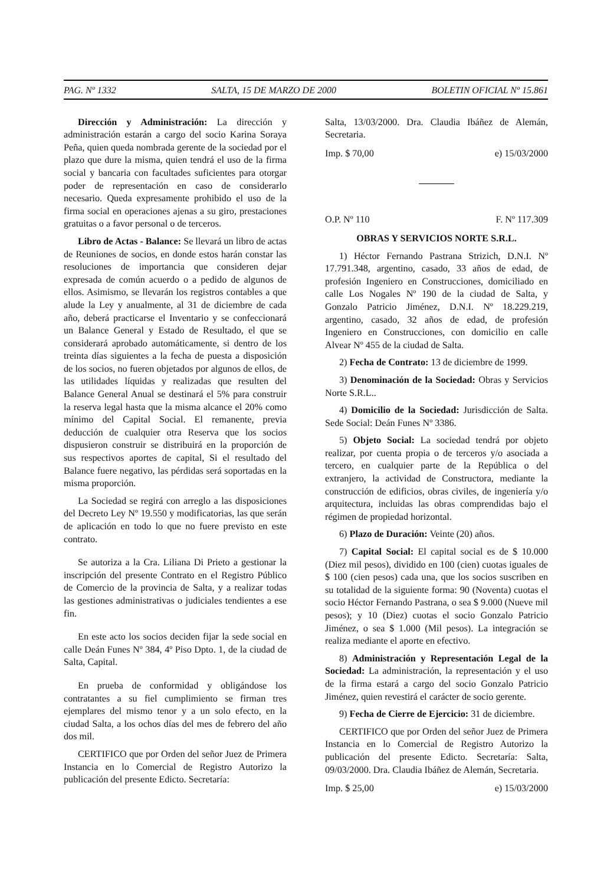PAG. Nº 1332 SALTA, 15 DE MARZO DE 2000 BOLETIN OFICIAL Nº 15.861
Dirección y Administración: La dirección y administración estarán a cargo del socio Karina Soraya Peña, quien queda nombrada gerente de la sociedad por el plazo que dure la misma, quien tendrá el uso de la firma social y bancaria con facultades suficientes para otorgar poder de representación en caso de considerarlo necesario. Queda expresamente prohibido el uso de la firma social en operaciones ajenas a su giro, prestaciones gratuitas o a favor personal o de terceros.
Libro de Actas - Balance: Se llevará un libro de actas de Reuniones de socios, en donde estos harán constar las resoluciones de importancia que consideren dejar expresada de común acuerdo o a pedido de algunos de ellos. Asimismo, se llevarán los registros contables a que alude la Ley y anualmente, al 31 de diciembre de cada año, deberá practicarse el Inventario y se confeccionará un Balance General y Estado de Resultado, el que se considerará aprobado automáticamente, si dentro de los treinta días siguientes a la fecha de puesta a disposición de los socios, no fueren objetados por algunos de ellos, de las utilidades líquidas y realizadas que resulten del Balance General Anual se destinará el 5% para construir la reserva legal hasta que la misma alcance el 20% como mínimo del Capital Social. El remanente, previa deducción de cualquier otra Reserva que los socios dispusieron construir se distribuirá en la proporción de sus respectivos aportes de capital, Si el resultado del Balance fuere negativo, las pérdidas será soportadas en la misma proporción.
La Sociedad se regirá con arreglo a las disposiciones del Decreto Ley Nº 19.550 y modificatorias, las que serán de aplicación en todo lo que no fuere previsto en este contrato.
Se autoriza a la Cra. Liliana Di Prieto a gestionar la inscripción del presente Contrato en el Registro Público de Comercio de la provincia de Salta, y a realizar todas las gestiones administrativas o judiciales tendientes a ese fin.
En este acto los socios deciden fijar la sede social en calle Deán Funes Nº 384, 4º Piso Dpto. 1, de la ciudad de Salta, Capital.
En prueba de conformidad y obligándose los contratantes a su fiel cumplimiento se firman tres ejemplares del mismo tenor y a un solo efecto, en la ciudad Salta, a los ochos días del mes de febrero del año dos mil.
CERTIFICO que por Orden del señor Juez de Primera Instancia en lo Comercial de Registro Autorizo la publicación del presente Edicto. Secretaría:
Salta, 13/03/2000. Dra. Claudia Ibáñez de Alemán, Secretaria.
Imp. $ 70,00 e) 15/03/2000
O.P. Nº 110 F. Nº 117.309
OBRAS Y SERVICIOS NORTE S.R.L.
1) Héctor Fernando Pastrana Strizich, D.N.I. Nº 17.791.348, argentino, casado, 33 años de edad, de profesión Ingeniero en Construcciones, domiciliado en calle Los Nogales Nº 190 de la ciudad de Salta, y Gonzalo Patricio Jiménez, D.N.I. Nº 18.229.219, argentino, casado, 32 años de edad, de profesión Ingeniero en Construcciones, con domicilio en calle Alvear Nº 455 de la ciudad de Salta.
2) Fecha de Contrato: 13 de diciembre de 1999.
3) Denominación de la Sociedad: Obras y Servicios Norte S.R.L..
4) Domicilio de la Sociedad: Jurisdicción de Salta. Sede Social: Deán Funes Nº 3386.
5) Objeto Social: La sociedad tendrá por objeto realizar, por cuenta propia o de terceros y/o asociada a tercero, en cualquier parte de la República o del extranjero, la actividad de Constructora, mediante la construcción de edificios, obras civiles, de ingeniería y/o arquitectura, incluidas las obras comprendidas bajo el régimen de propiedad horizontal.
6) Plazo de Duración: Veinte (20) años.
7) Capital Social: El capital social es de $ 10.000 (Diez mil pesos), dividido en 100 (cien) cuotas iguales de $ 100 (cien pesos) cada una, que los socios suscriben en su totalidad de la siguiente forma: 90 (Noventa) cuotas el socio Héctor Fernando Pastrana, o sea $ 9.000 (Nueve mil pesos); y 10 (Diez) cuotas el socio Gonzalo Patricio Jiménez, o sea $ 1.000 (Mil pesos). La integración se realiza mediante el aporte en efectivo.
8) Administración y Representación Legal de la Sociedad: La administración, la representación y el uso de la firma estará a cargo del socio Gonzalo Patricio Jiménez, quien revestirá el carácter de socio gerente.
9) Fecha de Cierre de Ejercicio: 31 de diciembre.
CERTIFICO que por Orden del señor Juez de Primera Instancia en lo Comercial de Registro Autorizo la publicación del presente Edicto. Secretaría: Salta, 09/03/2000. Dra. Claudia Ibáñez de Alemán, Secretaria.
Imp. $ 25,00 e) 15/03/2000